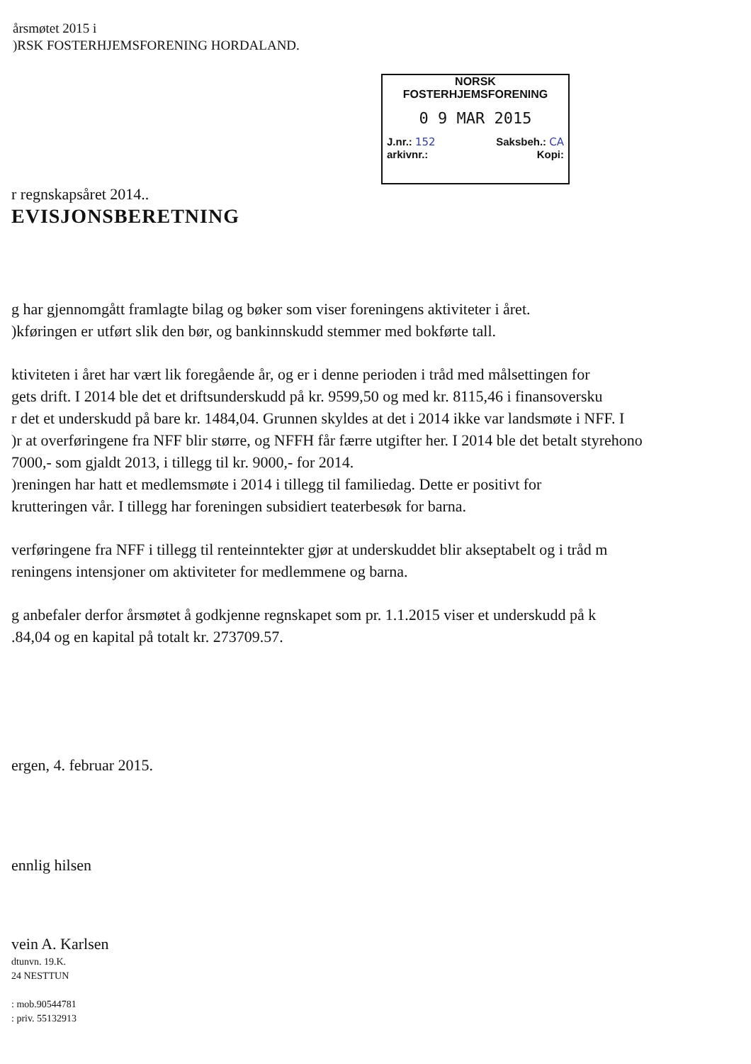årsmøtet 2015 i
)RSK FOSTERHJEMSFORENING HORDALAND.
NORSK
FOSTERHJEMSFORENING
0 9 MAR 2015
J.nr.: 152 Saksbeh.: CA
arkivnr.: Kopi:
r regnskapsåret 2014..
EVISJONSBERETNING
g har gjennomgått framlagte bilag og bøker som viser foreningens aktiviteter i året.
)kføringen er utført slik den bør, og bankinnskudd stemmer med bokførte tall.
ktiviteten i året har vært lik foregående år, og er i denne perioden i tråd med målsettingen for
gets drift. I 2014 ble det et driftsunderskudd på kr. 9599,50 og med kr. 8115,46 i finansoversku
r det et underskudd på bare kr. 1484,04. Grunnen skyldes at det i 2014 ikke var landsmøte i NFF. I
)r at overføringene fra NFF blir større, og NFFH får færre utgifter her. I 2014 ble det betalt styrehono
7000,- som gjaldt 2013, i tillegg til kr. 9000,- for 2014.
)reningen har hatt et medlemsmøte i 2014 i tillegg til familiedag. Dette er positivt for
krutteringen vår. I tillegg har foreningen subsidiert teaterbesøk for barna.
verføringene fra NFF i tillegg til renteinntekter gjør at underskuddet blir akseptabelt og i tråd m
reningens intensjoner om aktiviteter for medlemmene og barna.
g anbefaler derfor årsmøtet å godkjenne regnskapet som pr. 1.1.2015 viser et underskudd på k
.84,04 og en kapital på totalt kr. 273709.57.
ergen, 4. februar 2015.
ennlig hilsen
vein A. Karlsen
dtunvn. 19.K.
24 NESTTUN
: mob.90544781
: priv. 55132913